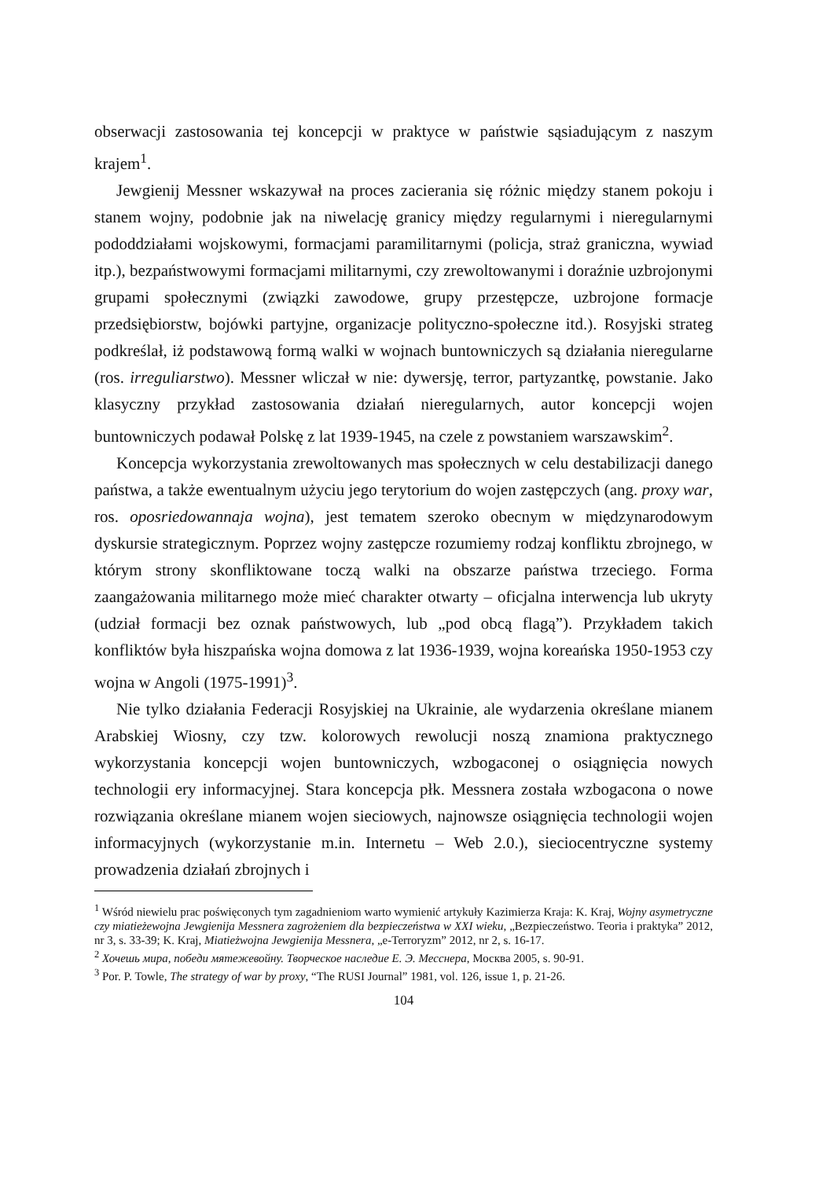obserwacji zastosowania tej koncepcji w praktyce w państwie sąsiadującym z naszym krajem<sup>1</sup>.
Jewgienij Messner wskazywał na proces zacierania się różnic między stanem pokoju i stanem wojny, podobnie jak na niwelację granicy między regularnymi i nieregularnymi pododdziałami wojskowymi, formacjami paramilitarnymi (policja, straż graniczna, wywiad itp.), bezpaństwowymi formacjami militarnymi, czy zrewoltowanymi i doraźnie uzbrojonymi grupami społecznymi (związki zawodowe, grupy przestępcze, uzbrojone formacje przedsiębiorstw, bojówki partyjne, organizacje polityczno-społeczne itd.). Rosyjski strateg podkreślał, iż podstawową formą walki w wojnach buntowniczych są działania nieregularne (ros. irreguliarstwo). Messner wliczał w nie: dywersję, terror, partyzantkę, powstanie. Jako klasyczny przykład zastosowania działań nieregularnych, autor koncepcji wojen buntowniczych podawał Polskę z lat 1939-1945, na czele z powstaniem warszawskim<sup>2</sup>.
Koncepcja wykorzystania zrewoltowanych mas społecznych w celu destabilizacji danego państwa, a także ewentualnym użyciu jego terytorium do wojen zastępczych (ang. proxy war, ros. oposriedowannaja wojna), jest tematem szeroko obecnym w międzynarodowym dyskursie strategicznym. Poprzez wojny zastępcze rozumiemy rodzaj konfliktu zbrojnego, w którym strony skonfliktowane toczą walki na obszarze państwa trzeciego. Forma zaangażowania militarnego może mieć charakter otwarty – oficjalna interwencja lub ukryty (udział formacji bez oznak państwowych, lub „pod obcą flagą”). Przykładem takich konfliktów była hiszpańska wojna domowa z lat 1936-1939, wojna koreańska 1950-1953 czy wojna w Angoli (1975-1991)<sup>3</sup>.
Nie tylko działania Federacji Rosyjskiej na Ukrainie, ale wydarzenia określane mianem Arabskiej Wiosny, czy tzw. kolorowych rewolucji noszą znamiona praktycznego wykorzystania koncepcji wojen buntowniczych, wzbogaconej o osiągnięcia nowych technologii ery informacyjnej. Stara koncepcja płk. Messnera została wzbogacona o nowe rozwiązania określane mianem wojen sieciowych, najnowsze osiągnięcia technologii wojen informacyjnych (wykorzystanie m.in. Internetu – Web 2.0.), sieciocentryczne systemy prowadzenia działań zbrojnych i
<sup>1</sup> Wśród niewielu prac poświęconych tym zagadnieniom warto wymienić artykuły Kazimierza Kraja: K. Kraj, Wojny asymetryczne czy miatieżewojna Jewgienija Messnera zagrożeniem dla bezpieczeństwa w XXI wieku, „Bezpieczeństwo. Teoria i praktyka” 2012, nr 3, s. 33-39; K. Kraj, Miatieżwojna Jewgienija Messnera, „e-Terroryzm” 2012, nr 2, s. 16-17.
<sup>2</sup> Хочешь мира, победи мятежевойну. Творческое наследие Е. Э. Месснера, Москва 2005, s. 90-91.
<sup>3</sup> Por. P. Towle, The strategy of war by proxy, “The RUSI Journal” 1981, vol. 126, issue 1, p. 21-26.
104